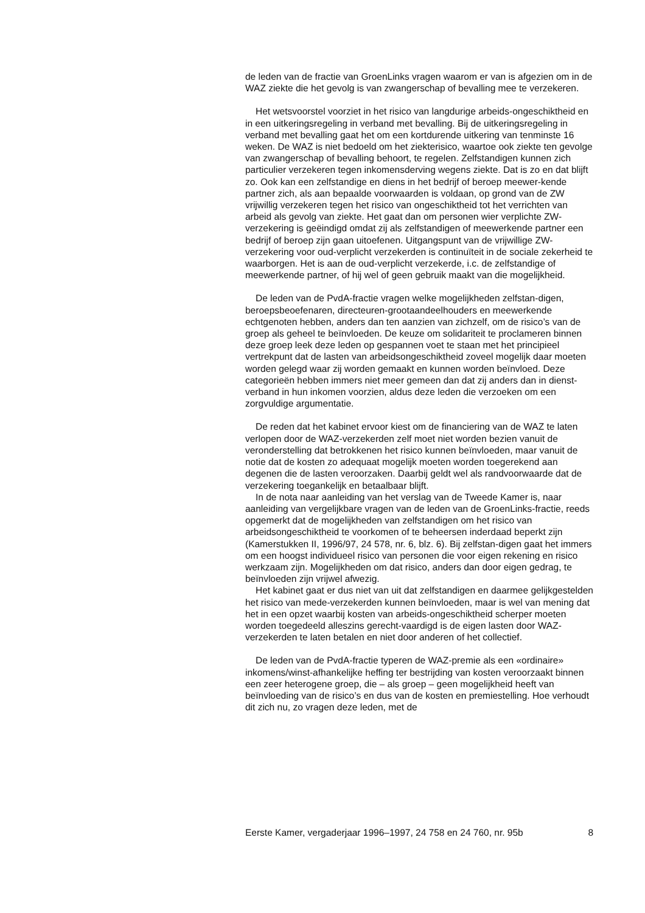de leden van de fractie van GroenLinks vragen waarom er van is afgezien om in de WAZ ziekte die het gevolg is van zwangerschap of bevalling mee te verzekeren.
Het wetsvoorstel voorziet in het risico van langdurige arbeids-ongeschiktheid en in een uitkeringsregeling in verband met bevalling. Bij de uitkeringsregeling in verband met bevalling gaat het om een kortdurende uitkering van tenminste 16 weken. De WAZ is niet bedoeld om het ziekterisico, waartoe ook ziekte ten gevolge van zwangerschap of bevalling behoort, te regelen. Zelfstandigen kunnen zich particulier verzekeren tegen inkomensderving wegens ziekte. Dat is zo en dat blijft zo. Ook kan een zelfstandige en diens in het bedrijf of beroep meewer-kende partner zich, als aan bepaalde voorwaarden is voldaan, op grond van de ZW vrijwillig verzekeren tegen het risico van ongeschiktheid tot het verrichten van arbeid als gevolg van ziekte. Het gaat dan om personen wier verplichte ZW-verzekering is geëindigd omdat zij als zelfstandigen of meewerkende partner een bedrijf of beroep zijn gaan uitoefenen. Uitgangspunt van de vrijwillige ZW-verzekering voor oud-verplicht verzekerden is continuïteit in de sociale zekerheid te waarborgen. Het is aan de oud-verplicht verzekerde, i.c. de zelfstandige of meewerkende partner, of hij wel of geen gebruik maakt van die mogelijkheid.
De leden van de PvdA-fractie vragen welke mogelijkheden zelfstan-digen, beroepsbeoefenaren, directeuren-grootaandeelhouders en meewerkende echtgenoten hebben, anders dan ten aanzien van zichzelf, om de risico’s van de groep als geheel te beïnvloeden. De keuze om solidariteit te proclameren binnen deze groep leek deze leden op gespannen voet te staan met het principieel vertrekpunt dat de lasten van arbeidsongeschiktheid zoveel mogelijk daar moeten worden gelegd waar zij worden gemaakt en kunnen worden beïnvloed. Deze categorieën hebben immers niet meer gemeen dan dat zij anders dan in dienst-verband in hun inkomen voorzien, aldus deze leden die verzoeken om een zorgvuldige argumentatie.
De reden dat het kabinet ervoor kiest om de financiering van de WAZ te laten verlopen door de WAZ-verzekerden zelf moet niet worden bezien vanuit de veronderstelling dat betrokkenen het risico kunnen beïnvloeden, maar vanuit de notie dat de kosten zo adequaat mogelijk moeten worden toegerekend aan degenen die de lasten veroorzaken. Daarbij geldt wel als randvoorwaarde dat de verzekering toegankelijk en betaalbaar blijft.
In de nota naar aanleiding van het verslag van de Tweede Kamer is, naar aanleiding van vergelijkbare vragen van de leden van de GroenLinks-fractie, reeds opgemerkt dat de mogelijkheden van zelfstandigen om het risico van arbeidsongeschiktheid te voorkomen of te beheersen inderdaad beperkt zijn (Kamerstukken II, 1996/97, 24 578, nr. 6, blz. 6). Bij zelfstan-digen gaat het immers om een hoogst individueel risico van personen die voor eigen rekening en risico werkzaam zijn. Mogelijkheden om dat risico, anders dan door eigen gedrag, te beïnvloeden zijn vrijwel afwezig.
Het kabinet gaat er dus niet van uit dat zelfstandigen en daarmee gelijkgestelden het risico van mede-verzekerden kunnen beïnvloeden, maar is wel van mening dat het in een opzet waarbij kosten van arbeids-ongeschiktheid scherper moeten worden toegedeeld alleszins gerecht-vaardigd is de eigen lasten door WAZ-verzekerden te laten betalen en niet door anderen of het collectief.
De leden van de PvdA-fractie typeren de WAZ-premie als een «ordinaire» inkomens/winst-afhankelijke heffing ter bestrijding van kosten veroorzaakt binnen een zeer heterogene groep, die – als groep – geen mogelijkheid heeft van beïnvloeding van de risico’s en dus van de kosten en premiestelling. Hoe verhoudt dit zich nu, zo vragen deze leden, met de
Eerste Kamer, vergaderjaar 1996–1997, 24 758 en 24 760, nr. 95b 8